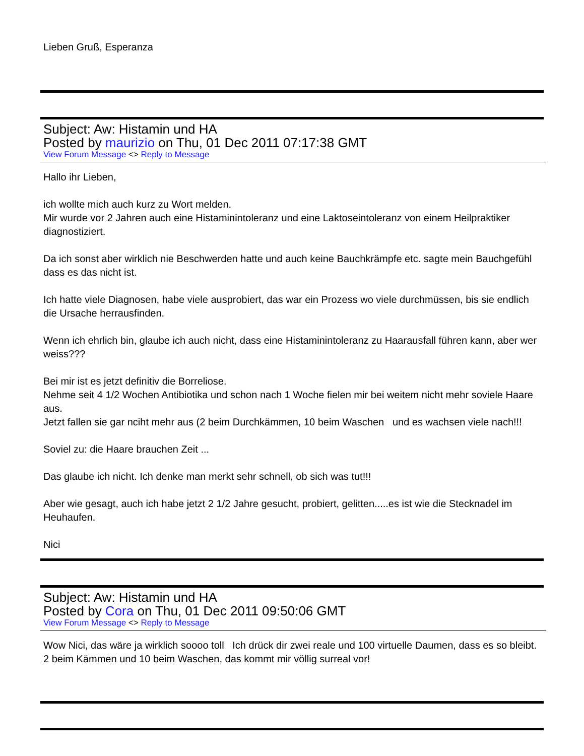Lieben Gruß, Esperanza
Subject: Aw: Histamin und HA
Posted by maurizio on Thu, 01 Dec 2011 07:17:38 GMT
View Forum Message <> Reply to Message
Hallo ihr Lieben,
ich wollte mich auch kurz zu Wort melden.
Mir wurde vor 2 Jahren auch eine Histaminintoleranz und eine Laktoseintoleranz von einem Heilpraktiker diagnostiziert.
Da ich sonst aber wirklich nie Beschwerden hatte und auch keine Bauchkrämpfe etc. sagte mein Bauchgefühl dass es das nicht ist.
Ich hatte viele Diagnosen, habe viele ausprobiert, das war ein Prozess wo viele durchmüssen, bis sie endlich die Ursache herrausfinden.
Wenn ich ehrlich bin, glaube ich auch nicht, dass eine Histaminintoleranz zu Haarausfall führen kann, aber wer weiss???
Bei mir ist es jetzt definitiv die Borreliose.
Nehme seit 4 1/2 Wochen Antibiotika und schon nach 1 Woche fielen mir bei weitem nicht mehr soviele Haare aus.
Jetzt fallen sie gar nciht mehr aus (2 beim Durchkämmen, 10 beim Waschen und es wachsen viele nach!!!
Soviel zu: die Haare brauchen Zeit ...
Das glaube ich nicht. Ich denke man merkt sehr schnell, ob sich was tut!!!
Aber wie gesagt, auch ich habe jetzt 2 1/2 Jahre gesucht, probiert, gelitten.....es ist wie die Stecknadel im Heuhaufen.
Nici
Subject: Aw: Histamin und HA
Posted by Cora on Thu, 01 Dec 2011 09:50:06 GMT
View Forum Message <> Reply to Message
Wow Nici, das wäre ja wirklich soooo toll Ich drück dir zwei reale und 100 virtuelle Daumen, dass es so bleibt. 2 beim Kämmen und 10 beim Waschen, das kommt mir völlig surreal vor!